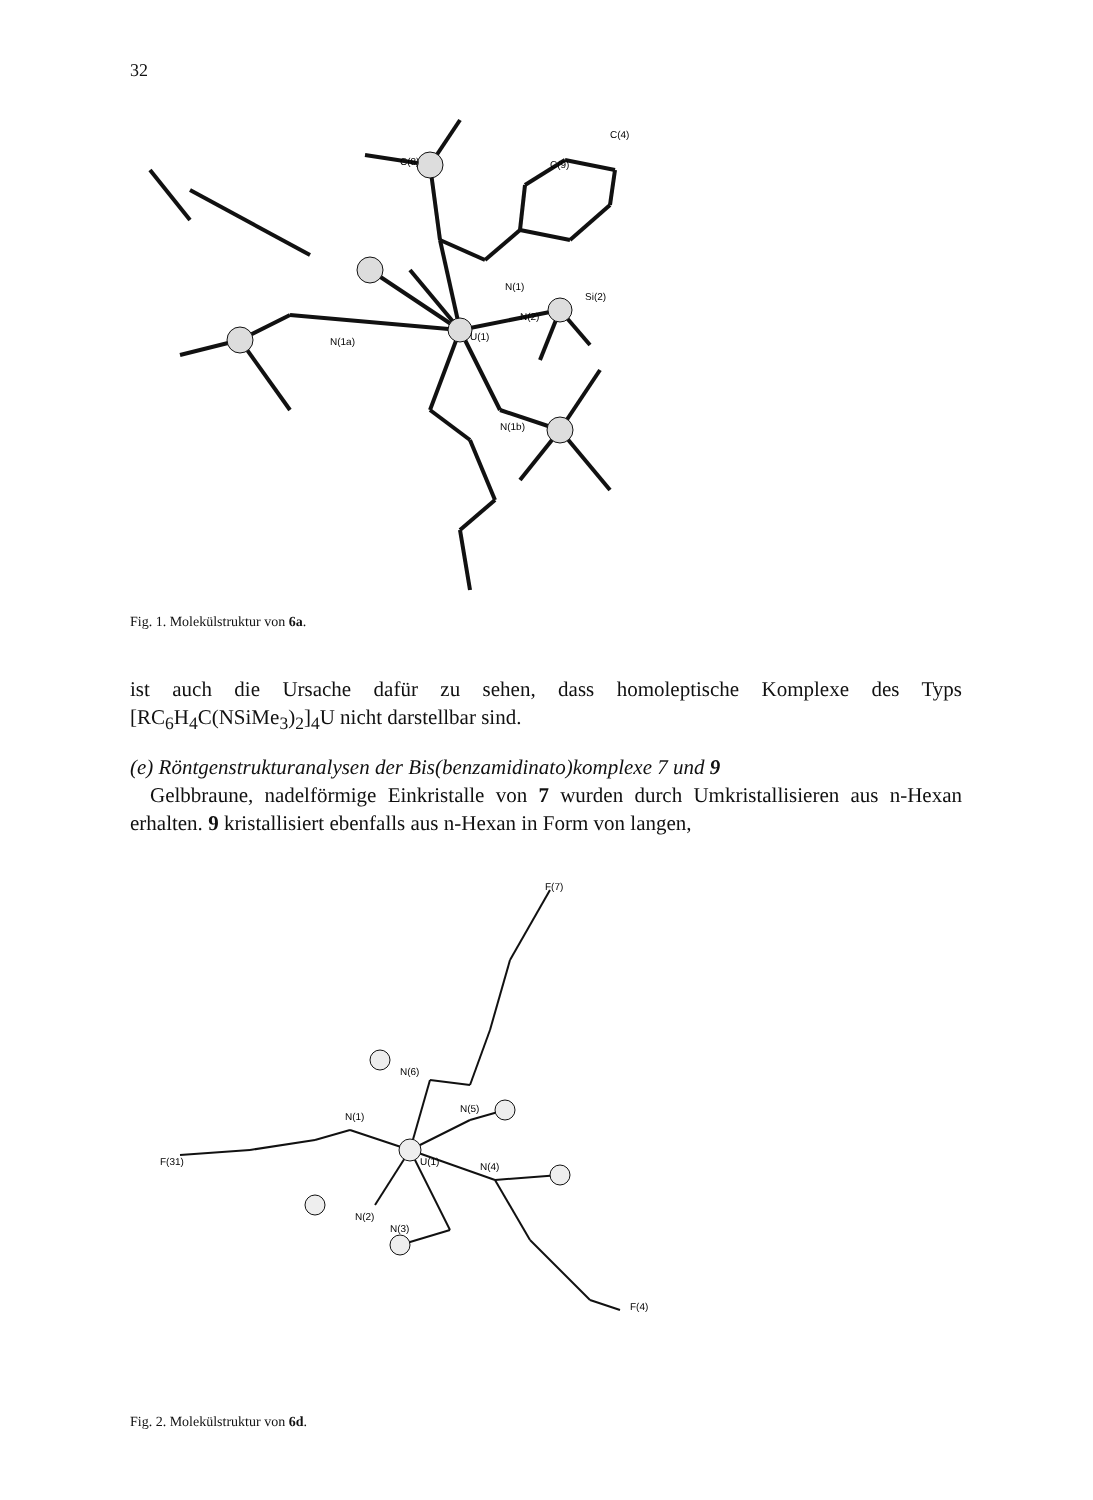32
U(1)
N(1)
N(2)
N(1a)
N(1b)
C(9)
C(4)
C(8)
Si(2)
Fig. 1. Molekülstruktur von 6a.
ist auch die Ursache dafür zu sehen, dass homoleptische Komplexe des Typs [RC<sub>6</sub>H<sub>4</sub>C(NSiMe<sub>3</sub>)<sub>2</sub>]<sub>4</sub>U nicht darstellbar sind.
(e) Röntgenstrukturanalysen der Bis(benzamidinato)komplexe 7 und 9
Gelbbraune, nadelförmige Einkristalle von 7 wurden durch Umkristallisieren aus n-Hexan erhalten. 9 kristallisiert ebenfalls aus n-Hexan in Form von langen,
U(1)
N(1)
N(2)
N(3)
N(4)
N(5)
N(6)
F(7)
F(31)
F(4)
Fig. 2. Molekülstruktur von 6d.